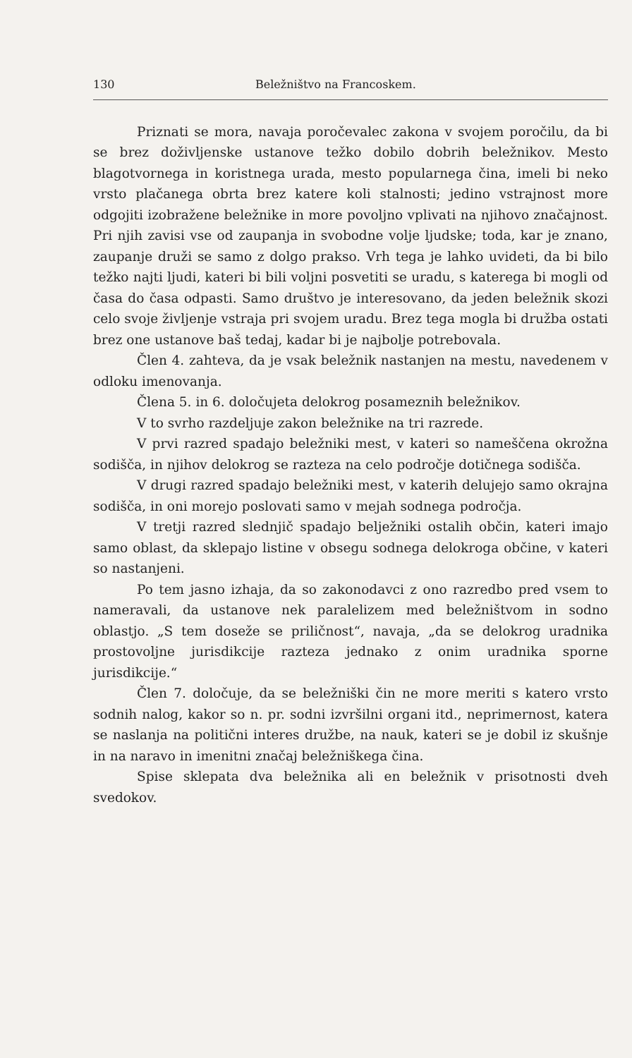130 Beležništvo na Francoskem.
Priznati se mora, navaja poročevalec zakona v svojem poročilu, da bi se brez doživljenske ustanove težko dobilo dobrih beležnikov. Mesto blagotvornega in koristnega urada, mesto popularnega čina, imeli bi neko vrsto plačanega obrta brez katere koli stalnosti; jedino vstrajnost more odgojiti izobražene beležnike in more povoljno vplivati na njihovo značajnost. Pri njih zavisi vse od zaupanja in svobodne volje ljudske; toda, kar je znano, zaupanje druži se samo z dolgo prakso. Vrh tega je lahko uvideti, da bi bilo težko najti ljudi, kateri bi bili voljni posvetiti se uradu, s katerega bi mogli od časa do časa odpasti. Samo društvo je interesovano, da jeden beležnik skozi celo svoje življenje vstraja pri svojem uradu. Brez tega mogla bi družba ostati brez one ustanove baš tedaj, kadar bi je najbolje potrebovala.
Člen 4. zahteva, da je vsak beležnik nastanjen na mestu, navedenem v odloku imenovanja.
Člena 5. in 6. določujeta delokrog posameznih beležnikov.
V to svrho razdeljuje zakon beležnike na tri razrede.
V prvi razred spadajo beležniki mest, v kateri so nameščena okrožna sodišča, in njihov delokrog se razteza na celo področje dotičnega sodišča.
V drugi razred spadajo beležniki mest, v katerih delujejo samo okrajna sodišča, in oni morejo poslovati samo v mejah sodnega področja.
V tretji razred slednjič spadajo belježniki ostalih občin, kateri imajo samo oblast, da sklepajo listine v obsegu sodnega delokroga občine, v kateri so nastanjeni.
Po tem jasno izhaja, da so zakonodavci z ono razredbo pred vsem to nameravali, da ustanove nek paralelizem med beležništvom in sodno oblastjo. „S tem doseže se priličnost“, navaja, „da se delokrog uradnika prostovoljne jurisdikcije razteza jednako z onim uradnika sporne jurisdikcije.“
Člen 7. določuje, da se beležniški čin ne more meriti s katero vrsto sodnih nalog, kakor so n. pr. sodni izvršilni organi itd., neprimernost, katera se naslanja na politični interes družbe, na nauk, kateri se je dobil iz skušnje in na naravo in imenitni značaj beležniškega čina.
Spise sklepata dva beležnika ali en beležnik v prisotnosti dveh svedokov.